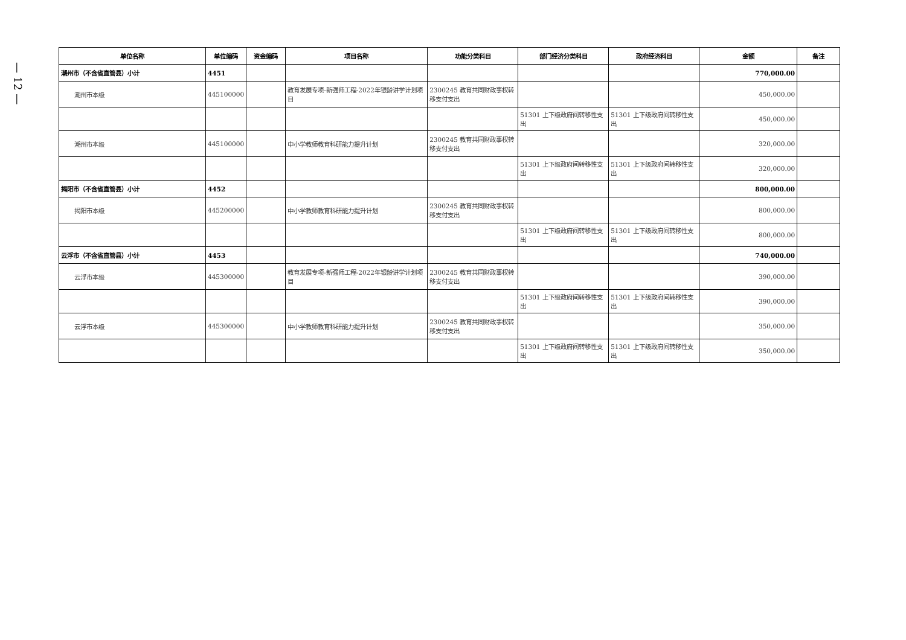— 12 —
| 单位名称 | 单位编码 | 资金编码 | 项目名称 | 功能分类科目 | 部门经济分类科目 | 政府经济科目 | 金额 | 备注 |
| --- | --- | --- | --- | --- | --- | --- | --- | --- |
| 潮州市（不含省直管县）小计 | 4451 | | | | | | 770,000.00 | |
| 潮州市本级 | 445100000 | | 教育发展专项-新强师工程-2022年银龄讲学计划项目 | 2300245 教育共同财政事权转移支付支出 | | | 450,000.00 | |
| | | | | | 51301 上下级政府间转移性支出 | 51301 上下级政府间转移性支出 | 450,000.00 | |
| 潮州市本级 | 445100000 | | 中小学教师教育科研能力提升计划 | 2300245 教育共同财政事权转移支付支出 | | | 320,000.00 | |
| | | | | | 51301 上下级政府间转移性支出 | 51301 上下级政府间转移性支出 | 320,000.00 | |
| 揭阳市（不含省直管县）小计 | 4452 | | | | | | 800,000.00 | |
| 揭阳市本级 | 445200000 | | 中小学教师教育科研能力提升计划 | 2300245 教育共同财政事权转移支付支出 | | | 800,000.00 | |
| | | | | | 51301 上下级政府间转移性支出 | 51301 上下级政府间转移性支出 | 800,000.00 | |
| 云浮市（不含省直管县）小计 | 4453 | | | | | | 740,000.00 | |
| 云浮市本级 | 445300000 | | 教育发展专项-新强师工程-2022年银龄讲学计划项目 | 2300245 教育共同财政事权转移支付支出 | | | 390,000.00 | |
| | | | | | 51301 上下级政府间转移性支出 | 51301 上下级政府间转移性支出 | 390,000.00 | |
| 云浮市本级 | 445300000 | | 中小学教师教育科研能力提升计划 | 2300245 教育共同财政事权转移支付支出 | | | 350,000.00 | |
| | | | | | 51301 上下级政府间转移性支出 | 51301 上下级政府间转移性支出 | 350,000.00 | |